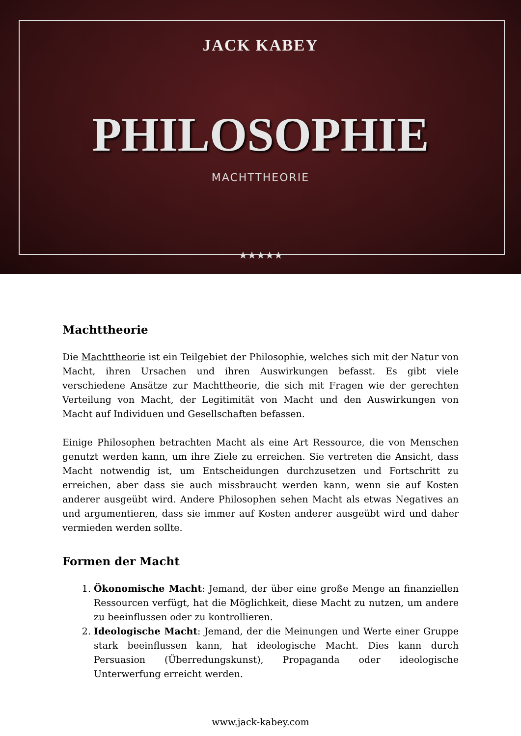JACK KABEY
PHILOSOPHIE
MACHTTHEORIE
★★★★★
Machttheorie
Die Machttheorie ist ein Teilgebiet der Philosophie, welches sich mit der Natur von Macht, ihren Ursachen und ihren Auswirkungen befasst. Es gibt viele verschiedene Ansätze zur Machttheorie, die sich mit Fragen wie der gerechten Verteilung von Macht, der Legitimität von Macht und den Auswirkungen von Macht auf Individuen und Gesellschaften befassen.
Einige Philosophen betrachten Macht als eine Art Ressource, die von Menschen genutzt werden kann, um ihre Ziele zu erreichen. Sie vertreten die Ansicht, dass Macht notwendig ist, um Entscheidungen durchzusetzen und Fortschritt zu erreichen, aber dass sie auch missbraucht werden kann, wenn sie auf Kosten anderer ausgeübt wird. Andere Philosophen sehen Macht als etwas Negatives an und argumentieren, dass sie immer auf Kosten anderer ausgeübt wird und daher vermieden werden sollte.
Formen der Macht
1. Ökonomische Macht: Jemand, der über eine große Menge an finanziellen Ressourcen verfügt, hat die Möglichkeit, diese Macht zu nutzen, um andere zu beeinflussen oder zu kontrollieren.
2. Ideologische Macht: Jemand, der die Meinungen und Werte einer Gruppe stark beeinflussen kann, hat ideologische Macht. Dies kann durch Persuasion (Überredungskunst), Propaganda oder ideologische Unterwerfung erreicht werden.
www.jack-kabey.com